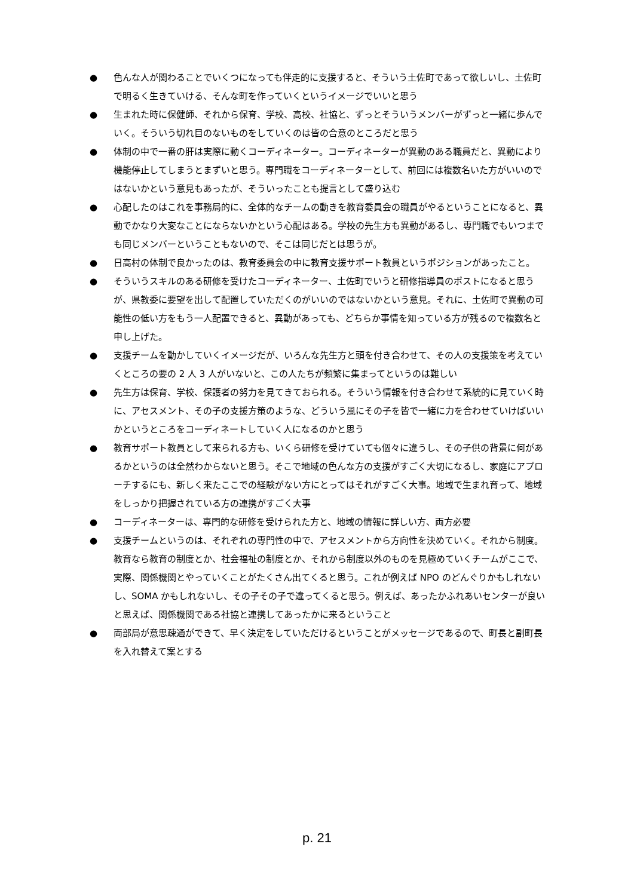● 色んな人が関わることでいくつになっても伴走的に支援すると、そういう土佐町であって欲しいし、土佐町で明るく生きていける、そんな町を作っていくというイメージでいいと思う
● 生まれた時に保健師、それから保育、学校、高校、社協と、ずっとそういうメンバーがずっと一緒に歩んでいく。そういう切れ目のないものをしていくのは皆の合意のところだと思う
● 体制の中で一番の肝は実際に動くコーディネーター。コーディネーターが異動のある職員だと、異動により機能停止してしまうとまずいと思う。専門職をコーディネーターとして、前回には複数名いた方がいいのではないかという意見もあったが、そういったことも提言として盛り込む
● 心配したのはこれを事務局的に、全体的なチームの動きを教育委員会の職員がやるということになると、異動でかなり大変なことにならないかという心配はある。学校の先生方も異動があるし、専門職でもいつまでも同じメンバーということもないので、そこは同じだとは思うが。
● 日高村の体制で良かったのは、教育委員会の中に教育支援サポート教員というポジションがあったこと。
● そういうスキルのある研修を受けたコーディネーター、土佐町でいうと研修指導員のポストになると思うが、県教委に要望を出して配置していただくのがいいのではないかという意見。それに、土佐町で異動の可能性の低い方をもう一人配置できると、異動があっても、どちらか事情を知っている方が残るので複数名と申し上げた。
● 支援チームを動かしていくイメージだが、いろんな先生方と頭を付き合わせて、その人の支援策を考えていくところの要の 2 人 3 人がいないと、この人たちが頻繁に集まってというのは難しい
● 先生方は保育、学校、保護者の努力を見てきておられる。そういう情報を付き合わせて系統的に見ていく時に、アセスメント、その子の支援方策のような、どういう風にその子を皆で一緒に力を合わせていけばいいかというところをコーディネートしていく人になるのかと思う
● 教育サポート教員として来られる方も、いくら研修を受けていても個々に違うし、その子供の背景に何があるかというのは全然わからないと思う。そこで地域の色んな方の支援がすごく大切になるし、家庭にアプローチするにも、新しく来たここでの経験がない方にとってはそれがすごく大事。地域で生まれ育って、地域をしっかり把握されている方の連携がすごく大事
● コーディネーターは、専門的な研修を受けられた方と、地域の情報に詳しい方、両方必要
● 支援チームというのは、それぞれの専門性の中で、アセスメントから方向性を決めていく。それから制度。教育なら教育の制度とか、社会福祉の制度とか、それから制度以外のものを見極めていくチームがここで、実際、関係機関とやっていくことがたくさん出てくると思う。これが例えば NPO のどんぐりかもしれないし、SOMA かもしれないし、その子その子で違ってくると思う。例えば、あったかふれあいセンターが良いと思えば、関係機関である社協と連携してあったかに来るということ
● 両部局が意思疎通ができて、早く決定をしていただけるということがメッセージであるので、町長と副町長を入れ替えて案とする
p. 21